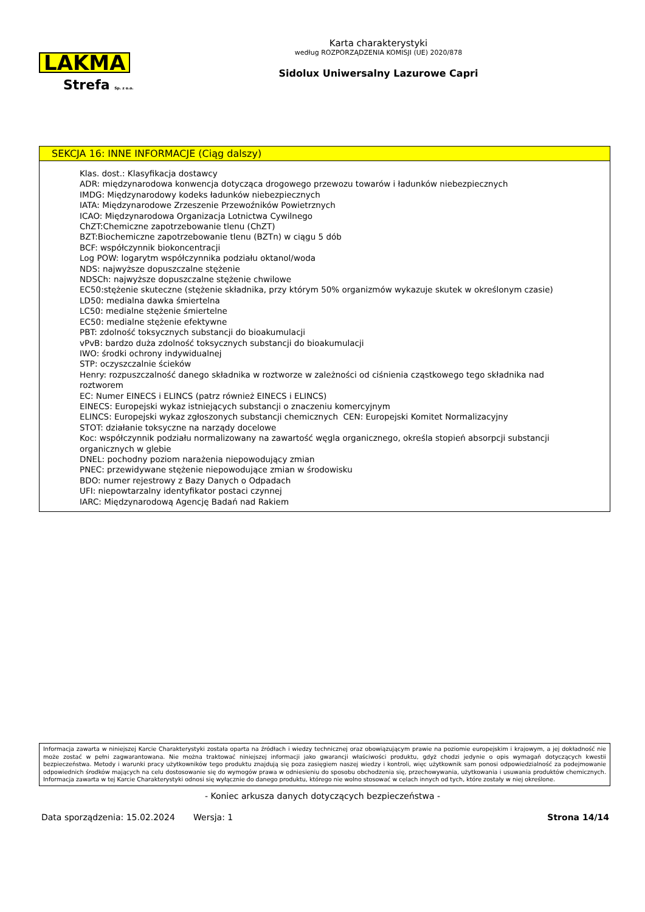LAKMA
Strefa Sp. z o.o.
Karta charakterystyki
według ROZPORZĄDZENIA KOMISJI (UE) 2020/878
Sidolux Uniwersalny Lazurowe Capri
SEKCJA 16: INNE INFORMACJE (Ciąg dalszy)
Klas. dost.: Klasyfikacja dostawcy
ADR: międzynarodowa konwencja dotycząca drogowego przewozu towarów i ładunków niebezpiecznych
IMDG: Międzynarodowy kodeks ładunków niebezpiecznych
IATA: Międzynarodowe Zrzeszenie Przewoźników Powietrznych
ICAO: Międzynarodowa Organizacja Lotnictwa Cywilnego
ChZT:Chemiczne zapotrzebowanie tlenu (ChZT)
BZT:Biochemiczne zapotrzebowanie tlenu (BZTn) w ciągu 5 dób
BCF: współczynnik biokoncentracji
Log POW: logarytm współczynnika podziału oktanol/woda
NDS: najwyższe dopuszczalne stężenie
NDSCh: najwyższe dopuszczalne stężenie chwilowe
EC50:stężenie skuteczne (stężenie składnika, przy którym 50% organizmów wykazuje skutek w określonym czasie)
LD50: medialna dawka śmiertelna
LC50: medialne stężenie śmiertelne
EC50: medialne stężenie efektywne
PBT: zdolność toksycznych substancji do bioakumulacji
vPvB: bardzo duża zdolność toksycznych substancji do bioakumulacji
IWO: środki ochrony indywidualnej
STP: oczyszczalnie ścieków
Henry: rozpuszczalność danego składnika w roztworze w zależności od ciśnienia cząstkowego tego składnika nad roztworem
EC: Numer EINECS i ELINCS (patrz również EINECS i ELINCS)
EINECS: Europejski wykaz istniejących substancji o znaczeniu komercyjnym
ELINCS: Europejski wykaz zgłoszonych substancji chemicznych CEN: Europejski Komitet Normalizacyjny
STOT: działanie toksyczne na narządy docelowe
Koc: współczynnik podziału normalizowany na zawartość węgla organicznego, określa stopień absorpcji substancji organicznych w glebie
DNEL: pochodny poziom narażenia niepowodujący zmian
PNEC: przewidywane stężenie niepowodujące zmian w środowisku
BDO: numer rejestrowy z Bazy Danych o Odpadach
UFI: niepowtarzalny identyfikator postaci czynnej
IARC: Międzynarodową Agencję Badań nad Rakiem
Informacja zawarta w niniejszej Karcie Charakterystyki została oparta na źródłach i wiedzy technicznej oraz obowiązującym prawie na poziomie europejskim i krajowym, a jej dokładność nie może zostać w pełni zagwarantowana. Nie można traktować niniejszej informacji jako gwarancji właściwości produktu, gdyż chodzi jedynie o opis wymagań dotyczących kwestii bezpieczeństwa. Metody i warunki pracy użytkowników tego produktu znajdują się poza zasięgiem naszej wiedzy i kontroli, więc użytkownik sam ponosi odpowiedzialność za podejmowanie odpowiednich środków mających na celu dostosowanie się do wymogów prawa w odniesieniu do sposobu obchodzenia się, przechowywania, użytkowania i usuwania produktów chemicznych. Informacja zawarta w tej Karcie Charakterystyki odnosi się wyłącznie do danego produktu, którego nie wolno stosować w celach innych od tych, które zostały w niej określone.
- Koniec arkusza danych dotyczących bezpieczeństwa -
Data sporządzenia: 15.02.2024 Wersja: 1 Strona 14/14